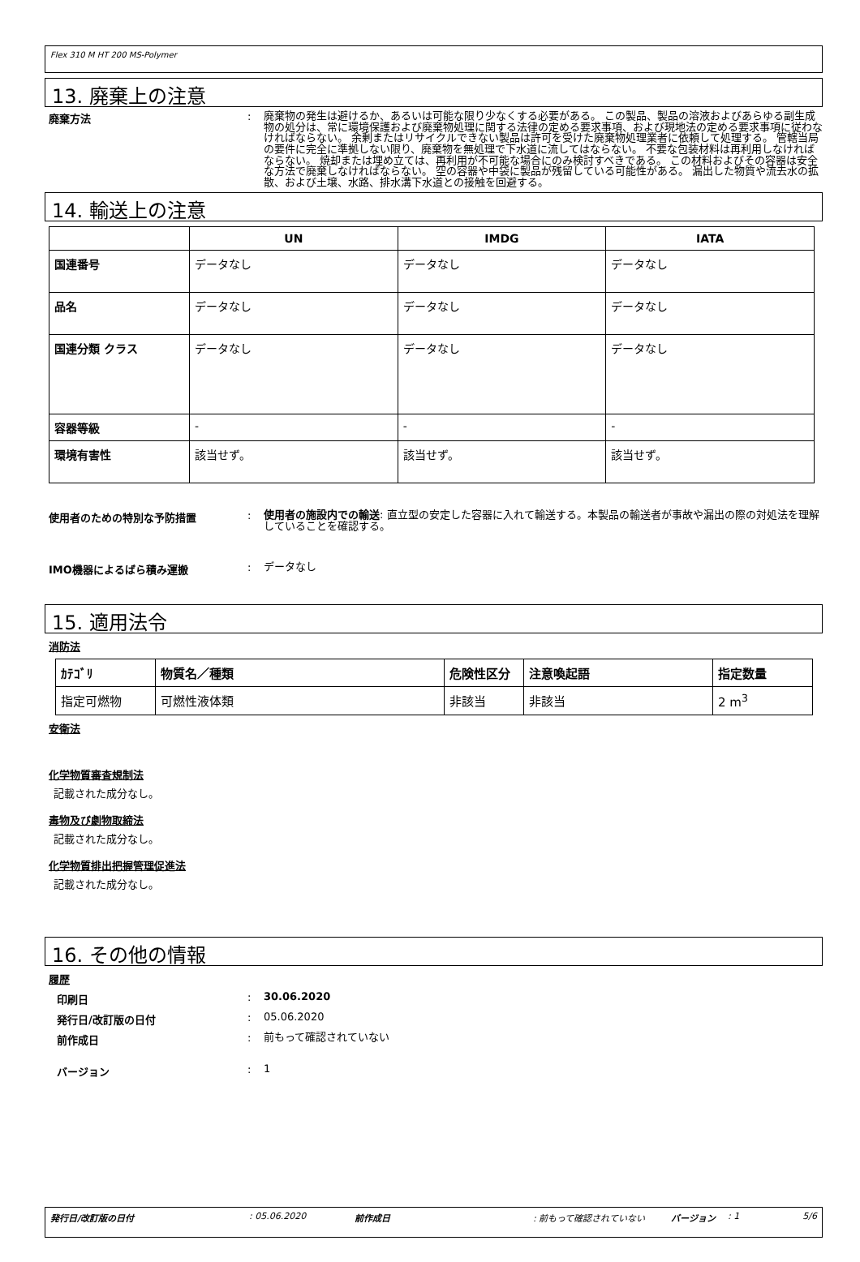Flex 310 M HT 200 MS-Polymer
13. 廃棄上の注意
廃棄方法 :
廃棄物の発生は避けるか、あるいは可能な限り少なくする必要がある。 この製品、製品の溶液およびあらゆる副生成物の処分は、常に環境保護および廃棄物処理に関する法律の定める要求事項、および現地法の定める要求事項に従わなければならない。 余剰またはリサイクルできない製品は許可を受けた廃棄物処理業者に依頼して処理する。 管轄当局の要件に完全に準拠しない限り、廃棄物を無処理で下水道に流してはならない。 不要な包装材料は再利用しなければならない。 焼却または埋め立ては、再利用が不可能な場合にのみ検討すべきである。 この材料およびその容器は安全な方法で廃棄しなければならない。 空の容器や中袋に製品が残留している可能性がある。 漏出した物質や流去水の拡散、および土壌、水路、排水溝下水道との接触を回避する。
14. 輸送上の注意
| | UN | IMDG | IATA |
| --- | --- | --- | --- |
| 国連番号 | データなし | データなし | データなし |
| 品名 | データなし | データなし | データなし |
| 国連分類 クラス | データなし | データなし | データなし |
| 容器等級 | - | - | - |
| 環境有害性 | 該当せず。 | 該当せず。 | 該当せず。 |
使用者のための特別な予防措置 :
使用者の施設内での輸送: 直立型の安定した容器に入れて輸送する。本製品の輸送者が事故や漏出の際の対処法を理解していることを確認する。
IMO機器によるばら積み運搬 :
データなし
15. 適用法令
消防法
| ｶﾃｺﾞﾘ | 物質名／種類 | 危険性区分 | 注意喚起語 | 指定数量 |
| --- | --- | --- | --- | --- |
| 指定可燃物 | 可燃性液体類 | 非該当 | 非該当 | 2 m<sup>3</sup> |
安衛法
化学物質審査規制法
記載された成分なし。
毒物及び劇物取締法
記載された成分なし。
化学物質排出把握管理促進法
記載された成分なし。
16. その他の情報
履歴
印刷日 :
30.06.2020
発行日/改訂版の日付 :
05.06.2020
前作成日 :
前もって確認されていない
バージョン :
1
発行日/改訂版の日付: 05.06.2020 前作成日: 前もって確認されていない バージョン: 1 5/6